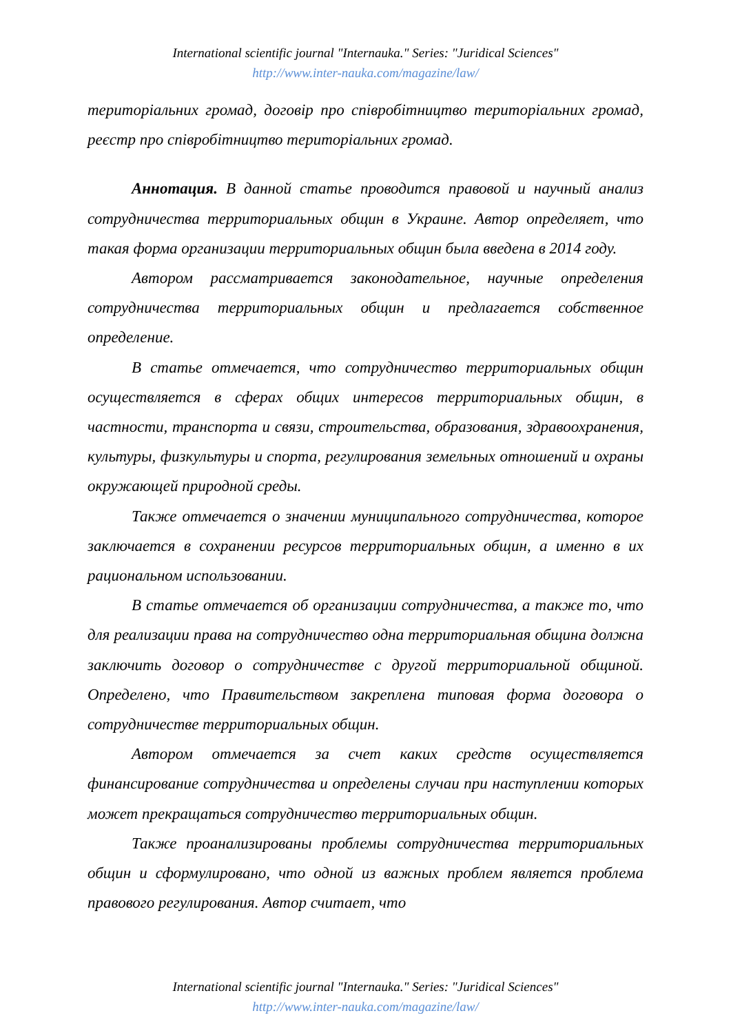International scientific journal "Internauka." Series: "Juridical Sciences"
http://www.inter-nauka.com/magazine/law/
територіальних громад, договір про співробітництво територіальних громад, реєстр про співробітництво територіальних громад.
Аннотация. В данной статье проводится правовой и научный анализ сотрудничества территориальных общин в Украине. Автор определяет, что такая форма организации территориальных общин была введена в 2014 году.
Автором рассматривается законодательное, научные определения сотрудничества территориальных общин и предлагается собственное определение.
В статье отмечается, что сотрудничество территориальных общин осуществляется в сферах общих интересов территориальных общин, в частности, транспорта и связи, строительства, образования, здравоохранения, культуры, физкультуры и спорта, регулирования земельных отношений и охраны окружающей природной среды.
Также отмечается о значении муниципального сотрудничества, которое заключается в сохранении ресурсов территориальных общин, а именно в их рациональном использовании.
В статье отмечается об организации сотрудничества, а также то, что для реализации права на сотрудничество одна территориальная община должна заключить договор о сотрудничестве с другой территориальной общиной. Определено, что Правительством закреплена типовая форма договора о сотрудничестве территориальных общин.
Автором отмечается за счет каких средств осуществляется финансирование сотрудничества и определены случаи при наступлении которых может прекращаться сотрудничество территориальных общин.
Также проанализированы проблемы сотрудничества территориальных общин и сформулировано, что одной из важных проблем является проблема правового регулирования. Автор считает, что
International scientific journal "Internauka." Series: "Juridical Sciences"
http://www.inter-nauka.com/magazine/law/